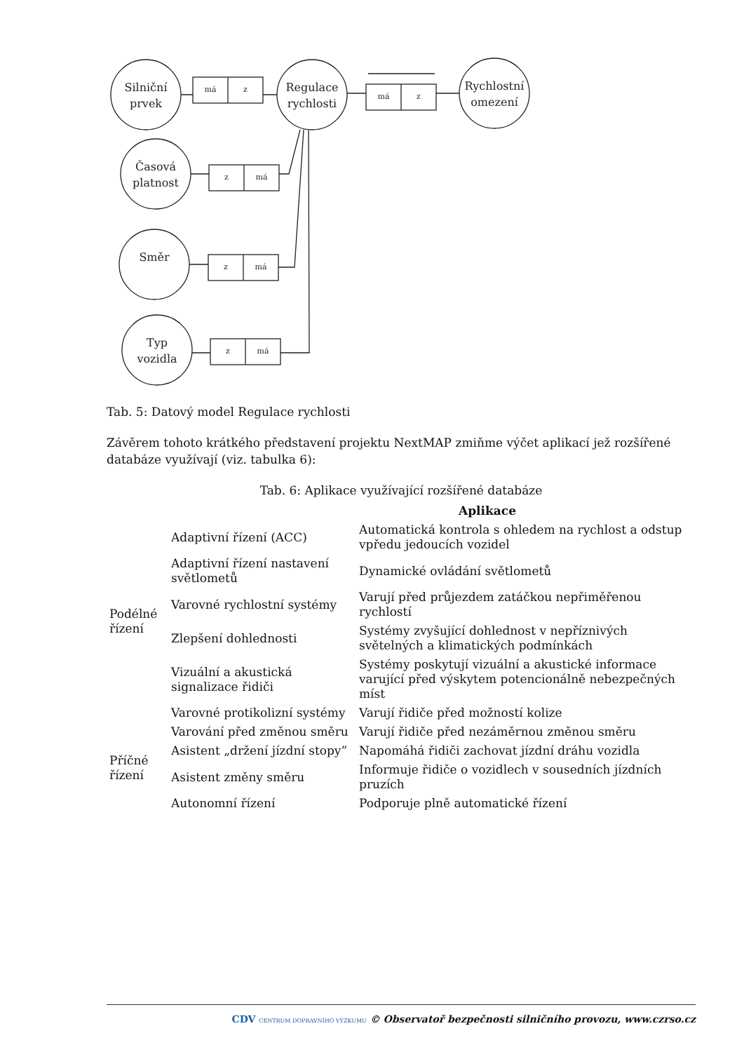Silniční
prvek
Regulace
rychlosti
Rychlostní
omezení
Časová
platnost
Směr
Typ
vozidla
má
z
má
z
z
má
z
má
z
má
Tab. 5: Datový model Regulace rychlosti
Závěrem tohoto krátkého představení projektu NextMAP zmiňme výčet aplikací jež rozšířené databáze využívají (viz. tabulka 6):
Tab. 6: Aplikace využívající rozšířené databáze
| Aplikace | | |
| --- | --- | --- |
| Podélné řízení | Adaptivní řízení (ACC) | Automatická kontrola s ohledem na rychlost a odstup vpředu jedoucích vozidel |
| | Adaptivní řízení nastavení světlometů | Dynamické ovládání světlometů |
| | Varovné rychlostní systémy | Varují před průjezdem zatáčkou nepřiměřenou rychlostí |
| | Zlepšení dohlednosti | Systémy zvyšující dohlednost v nepříznivých světelných a klimatických podmínkách |
| | Vizuální a akustická signalizace řidiči | Systémy poskytují vizuální a akustické informace varující před výskytem potencionálně nebezpečných míst |
| | Varovné protikolizní systémy | Varují řidiče před možností kolize |
| Příčné řízení | Varování před změnou směru | Varují řidiče před nezáměrnou změnou směru |
| | Asistent „držení jízdní stopy” | Napomáhá řidiči zachovat jízdní dráhu vozidla |
| | Asistent změny směru | Informuje řidiče o vozidlech v sousedních jízdních pruzích |
| | Autonomní řízení | Podporuje plně automatické řízení |
CDV CENTRUM DOPRAVNÍHO VÝZKUMU © Observatoř bezpečnosti silničního provozu, www.czrso.cz